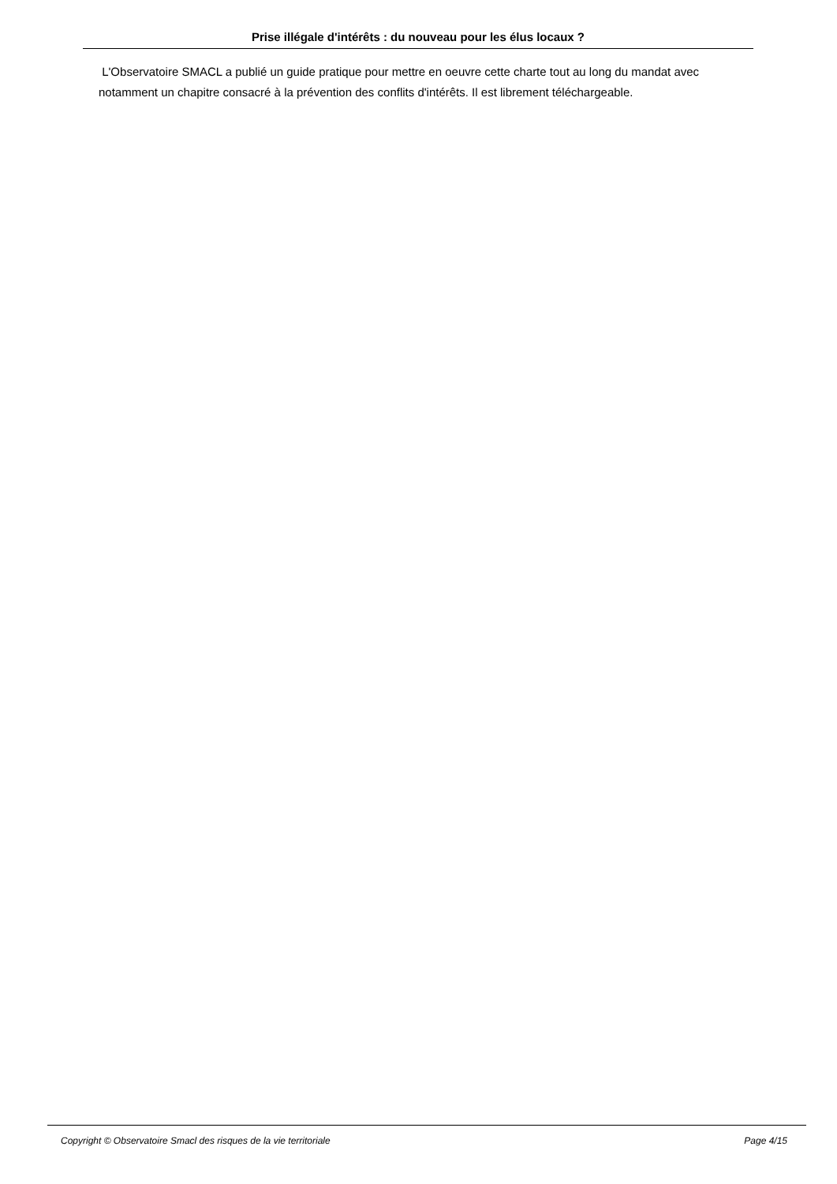Prise illégale d'intérêts : du nouveau pour les élus locaux ?
L'Observatoire SMACL a publié un guide pratique pour mettre en oeuvre cette charte tout au long du mandat avec notamment un chapitre consacré à la prévention des conflits d'intérêts. Il est librement téléchargeable.
Copyright © Observatoire Smacl des risques de la vie territoriale Page 4/15